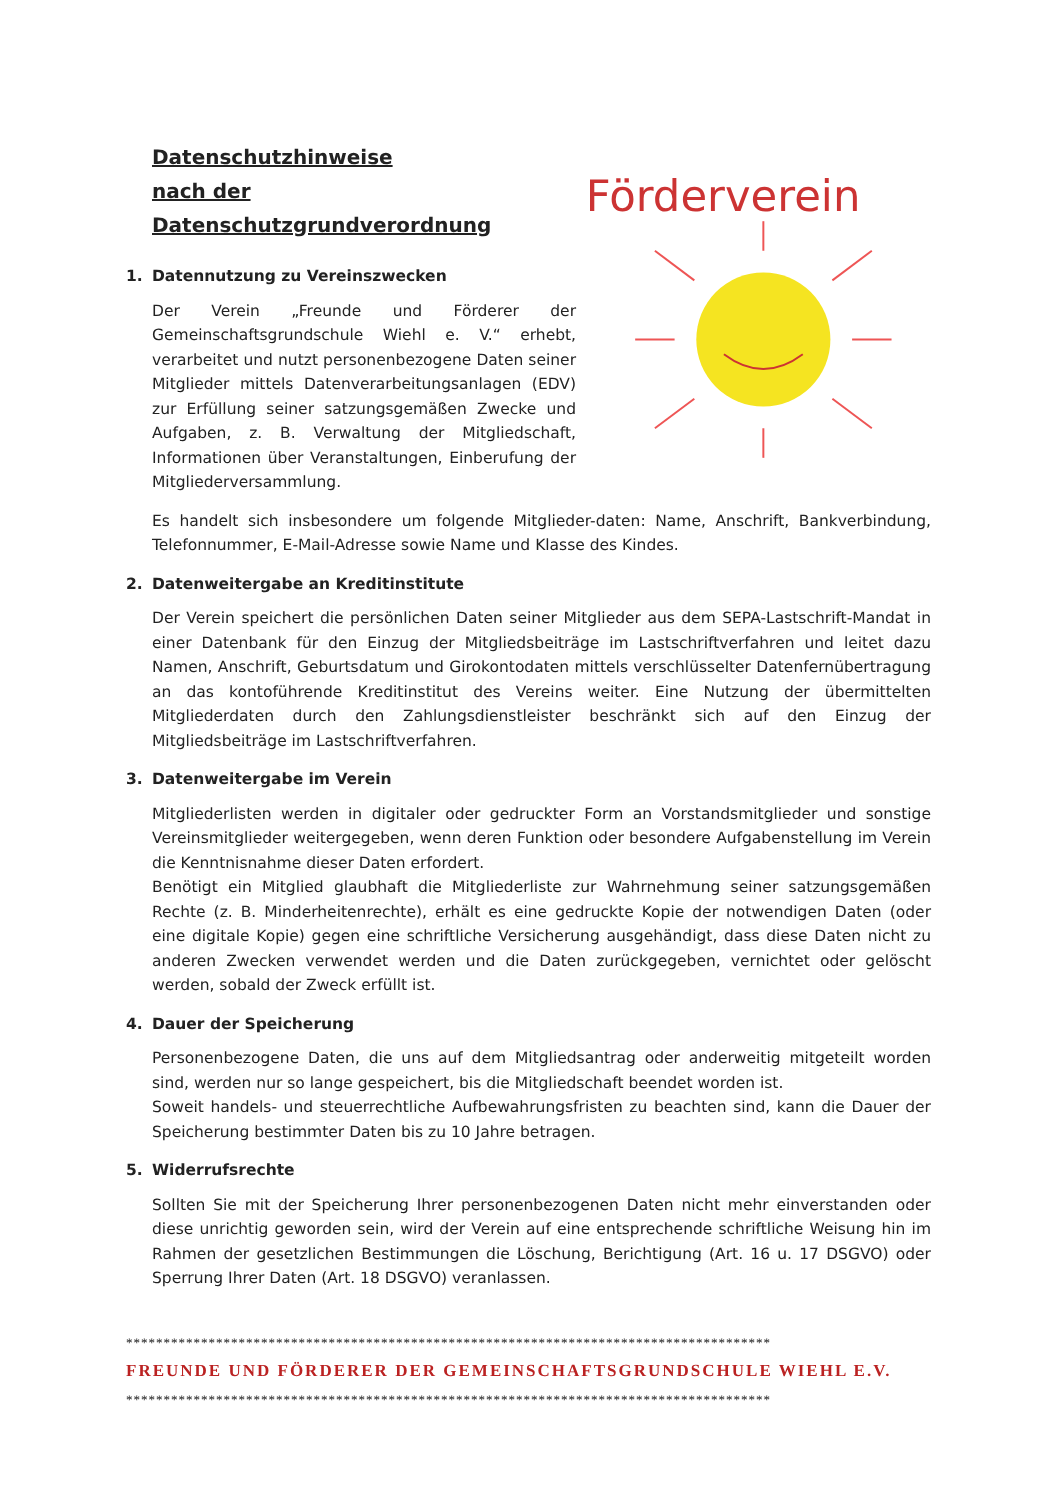Datenschutzhinweise
nach der Datenschutzgrundverordnung
1. Datennutzung zu Vereinszwecken
Der Verein „Freunde und Förderer der Gemeinschaftsgrundschule Wiehl e. V.“ erhebt, verarbeitet und nutzt personenbezogene Daten seiner Mitglieder mittels Datenverarbeitungsanlagen (EDV) zur Erfüllung seiner satzungsgemäßen Zwecke und Aufgaben, z. B. Verwaltung der Mitgliedschaft, Informationen über Veranstaltungen, Einberufung der Mitgliederversammlung.
Förderverein
Es handelt sich insbesondere um folgende Mitglieder-daten: Name, Anschrift, Bankverbindung, Telefonnummer, E-Mail-Adresse sowie Name und Klasse des Kindes.
2. Datenweitergabe an Kreditinstitute
Der Verein speichert die persönlichen Daten seiner Mitglieder aus dem SEPA-Lastschrift-Mandat in einer Datenbank für den Einzug der Mitgliedsbeiträge im Lastschriftverfahren und leitet dazu Namen, Anschrift, Geburtsdatum und Girokontodaten mittels verschlüsselter Datenfernübertragung an das kontoführende Kreditinstitut des Vereins weiter. Eine Nutzung der übermittelten Mitgliederdaten durch den Zahlungsdienstleister beschränkt sich auf den Einzug der Mitgliedsbeiträge im Lastschriftverfahren.
3. Datenweitergabe im Verein
Mitgliederlisten werden in digitaler oder gedruckter Form an Vorstandsmitglieder und sonstige Vereinsmitglieder weitergegeben, wenn deren Funktion oder besondere Aufgabenstellung im Verein die Kenntnisnahme dieser Daten erfordert.
Benötigt ein Mitglied glaubhaft die Mitgliederliste zur Wahrnehmung seiner satzungsgemäßen Rechte (z. B. Minderheitenrechte), erhält es eine gedruckte Kopie der notwendigen Daten (oder eine digitale Kopie) gegen eine schriftliche Versicherung ausgehändigt, dass diese Daten nicht zu anderen Zwecken verwendet werden und die Daten zurückgegeben, vernichtet oder gelöscht werden, sobald der Zweck erfüllt ist.
4. Dauer der Speicherung
Personenbezogene Daten, die uns auf dem Mitgliedsantrag oder anderweitig mitgeteilt worden sind, werden nur so lange gespeichert, bis die Mitgliedschaft beendet worden ist.
Soweit handels- und steuerrechtliche Aufbewahrungsfristen zu beachten sind, kann die Dauer der Speicherung bestimmter Daten bis zu 10 Jahre betragen.
5. Widerrufsrechte
Sollten Sie mit der Speicherung Ihrer personenbezogenen Daten nicht mehr einverstanden oder diese unrichtig geworden sein, wird der Verein auf eine entsprechende schriftliche Weisung hin im Rahmen der gesetzlichen Bestimmungen die Löschung, Berichtigung (Art. 16 u. 17 DSGVO) oder Sperrung Ihrer Daten (Art. 18 DSGVO) veranlassen.
**************************************************************************************
FREUNDE UND FÖRDERER DER GEMEINSCHAFTSGRUNDSCHULE WIEHL E.V.
**************************************************************************************